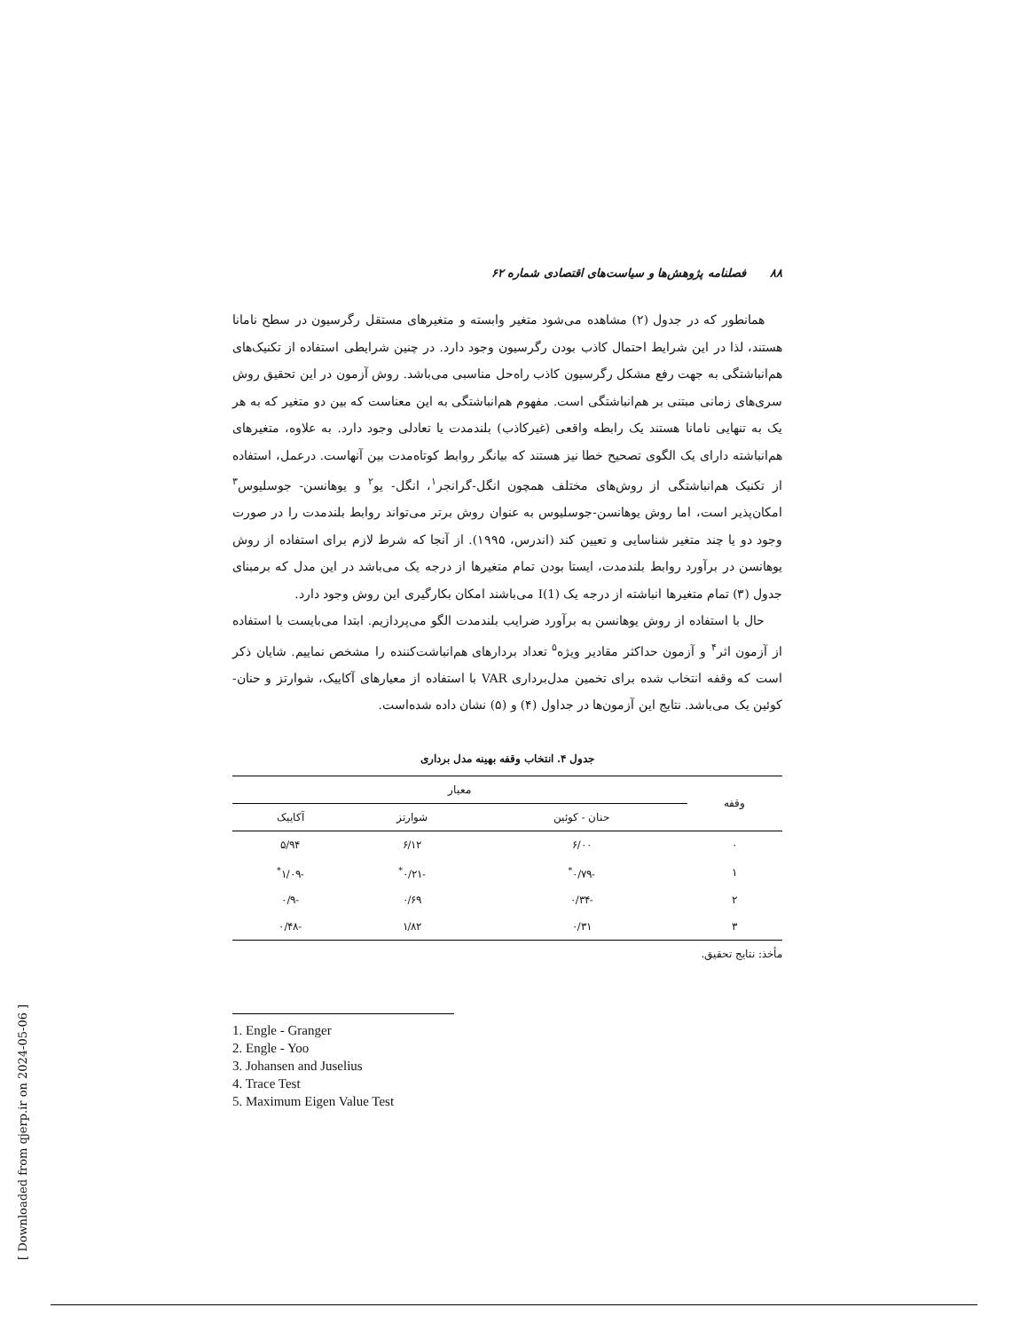[ Downloaded from qjerp.ir on 2024-05-06 ]
۸۸ فصلنامه پژوهش‌ها و سیاست‌های اقتصادی شماره ۶۲
همانطور که در جدول (۲) مشاهده می‌شود متغیر وابسته و متغیرهای مستقل رگرسیون در سطح نامانا هستند، لذا در این شرایط احتمال کاذب بودن رگرسیون وجود دارد. در چنین شرایطی استفاده از تکنیک‌های هم‌انباشتگی به جهت رفع مشکل رگرسیون کاذب راه‌حل مناسبی می‌باشد. روش آزمون در این تحقیق روش سری‌های زمانی مبتنی بر هم‌انباشتگی است. مفهوم هم‌انباشتگی به این معناست که بین دو متغیر که به هر یک به تنهایی نامانا هستند یک رابطه واقعی (غیرکاذب) بلندمدت یا تعادلی وجود دارد. به علاوه، متغیرهای هم‌انباشته دارای یک الگوی تصحیح خطا نیز هستند که بیانگر روابط کوتاه‌مدت بین آنهاست. درعمل، استفاده از تکنیک هم‌انباشتگی از روش‌های مختلف همچون انگل-گرانجر<sup>۱</sup>، انگل- یو<sup>۲</sup> و یوهانسن- جوسلیوس<sup>۳</sup> امکان‌پذیر است، اما روش یوهانسن-جوسلیوس به عنوان روش برتر می‌تواند روابط بلندمدت را در صورت وجود دو یا چند متغیر شناسایی و تعیین کند (اندرس، ۱۹۹۵). از آنجا که شرط لازم برای استفاده از روش یوهانسن در برآورد روابط بلندمدت، ایستا بودن تمام متغیرها از درجه یک می‌باشد در این مدل که برمبنای جدول (۳) تمام متغیرها انباشته از درجه یک I(1) می‌باشند امکان بکارگیری این روش وجود دارد.
حال با استفاده از روش یوهانسن به برآورد ضرایب بلندمدت الگو می‌پردازیم. ابتدا می‌بایست با استفاده از آزمون اثر<sup>۴</sup> و آزمون حداکثر مقادیر ویژه<sup>۵</sup> تعداد بردارهای هم‌انباشت‌کننده را مشخص نماییم. شایان ذکر است که وقفه انتخاب شده برای تخمین مدل‌برداری VAR با استفاده از معیارهای آکاییک، شوارتز و حنان-کوئین یک می‌باشد. نتایج این آزمون‌ها در جداول (۴) و (۵) نشان داده شده‌است.
جدول ۴. انتخاب وقفه بهینه مدل برداری
| وقفه | معیار | | |
| --- | --- | --- | --- |
| | حنان - کوئین | شوارتز | آکاییک |
| ۰ | ۶/۰۰ | ۶/۱۲ | ۵/۹۴ |
| ۱ | -۰/۷۹<sup>*</sup> | -۰/۲۱<sup>*</sup> | -۱/۰۹<sup>*</sup> |
| ۲ | -۰/۳۴ | ۰/۶۹ | -۰/۹ |
| ۳ | ۰/۳۱ | ۱/۸۲ | -۰/۴۸ |
مأخذ: نتایج تحقیق.
1. Engle - Granger
2. Engle - Yoo
3. Johansen and Juselius
4. Trace Test
5. Maximum Eigen Value Test